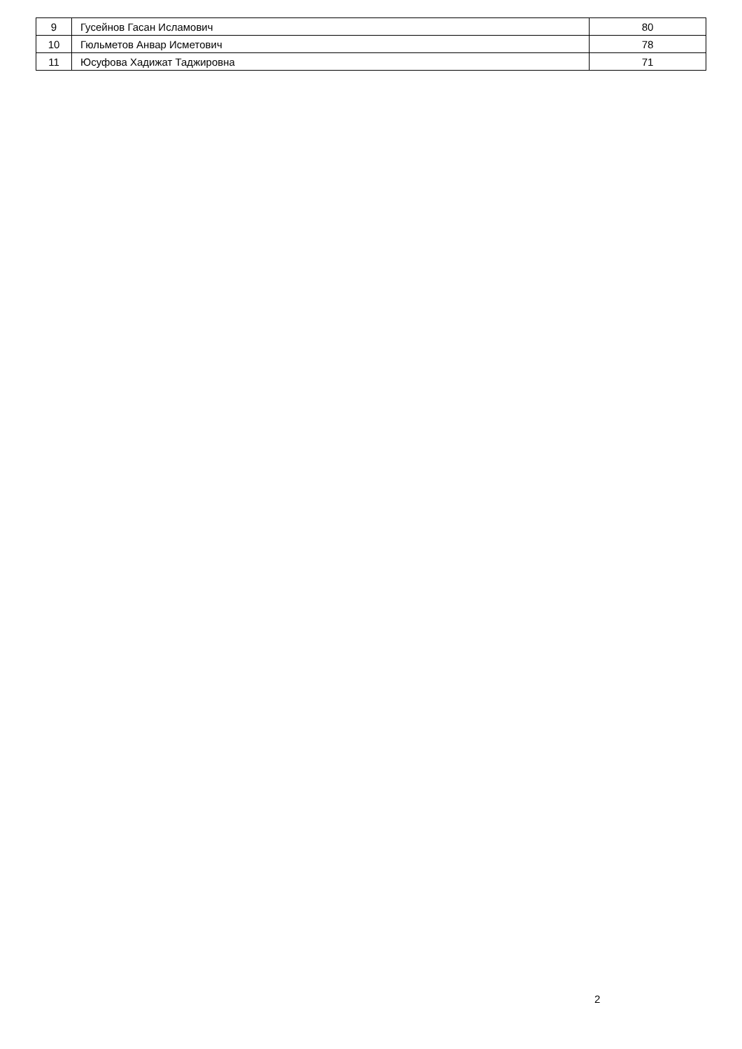| 9 | Гусейнов Гасан Исламович | 80 |
| 10 | Гюльметов Анвар Исметович | 78 |
| 11 | Юсуфова Хадижат Таджировна | 71 |
2